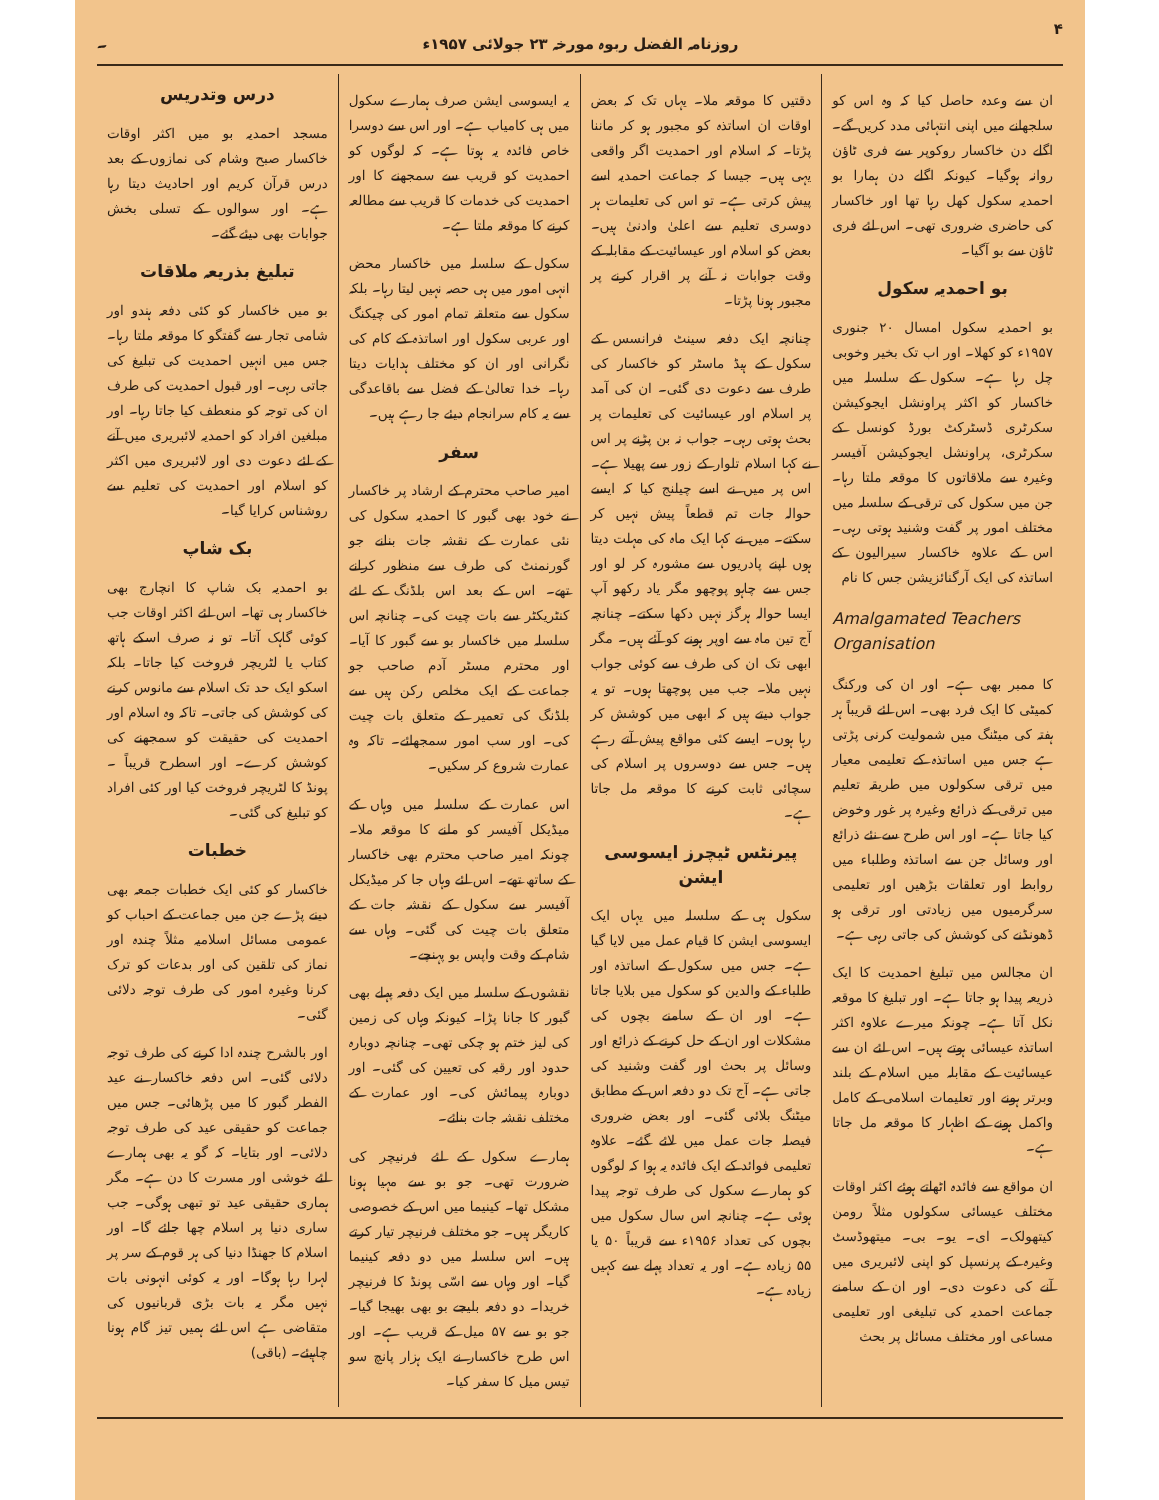۴ روزنامہ الفضل ربوہ مورخہ ۲۳ جولائی ۱۹۵۷ء ۔
ان سے وعدہ حاصل کیا کہ وہ اس کو سلجھانے میں اپنی انتہائی مدد کریں گے۔ اگلے دن خاکسار روکوپر سے فری ٹاؤن روانہ ہوگیا۔ کیونکہ اگلے دن ہمارا بو احمدیہ سکول کھل رہا تھا اور خاکسار کی حاضری ضروری تھی۔ اس لئے فری ٹاؤن سے بو آگیا۔
بو احمدیہ سکول
بو احمدیہ سکول امسال ۲۰ جنوری ۱۹۵۷ء کو کھلا۔ اور اب تک بخیر وخوبی چل رہا ہے۔ سکول کے سلسلہ میں خاکسار کو اکثر پراونشل ایجوکیشن سکرٹری ڈسٹرکٹ بورڈ کونسل کے سکرٹری، پراونشل ایجوکیشن آفیسر وغیرہ سے ملاقاتوں کا موقعہ ملتا رہا۔ جن میں سکول کی ترقی کے سلسلہ میں مختلف امور پر گفت وشنید ہوتی رہی۔ اس کے علاوہ خاکسار سیرالیون کے اساتذہ کی ایک آرگنائزیشن جس کا نام
Amalgamated Teachers Organisation
کا ممبر بھی ہے۔ اور ان کی ورکنگ کمیٹی کا ایک فرد بھی۔ اس لئے قریباً ہر ہفتہ کی میٹنگ میں شمولیت کرنی پڑتی ہے جس میں اساتذہ کے تعلیمی معیار میں ترقی سکولوں میں طریقہ تعلیم میں ترقی کے ذرائع وغیرہ پر غور وخوض کیا جاتا ہے۔ اور اس طرح سے نئے ذرائع اور وسائل جن سے اساتذہ وطلباء میں روابط اور تعلقات بڑھیں اور تعلیمی سرگرمیوں میں زیادتی اور ترقی ہو ڈھونڈنے کی کوشش کی جاتی رہی ہے۔
ان مجالس میں تبلیغ احمدیت کا ایک ذریعہ پیدا ہو جاتا ہے۔ اور تبلیغ کا موقعہ نکل آتا ہے۔ چونکہ میرے علاوہ اکثر اساتذہ عیسائی ہوتے ہیں۔ اس لئے ان سے عیسائیت کے مقابلہ میں اسلام کے بلند وبرتر ہونے اور تعلیمات اسلامی کے کامل واکمل ہونے کے اظہار کا موقعہ مل جاتا ہے۔
ان مواقع سے فائدہ اٹھاتے ہوئے اکثر اوقات مختلف عیسائی سکولوں مثلاً رومن کیتھولک۔ ای۔ یو۔ بی۔ میتھوڈسٹ وغیرہ کے پرنسپل کو اپنی لائبریری میں آنے کی دعوت دی۔ اور ان کے سامنے جماعت احمدیہ کی تبلیغی اور تعلیمی مساعی اور مختلف مسائل پر بحث
دقتیں کا موقعہ ملا۔ یہاں تک کہ بعض اوقات ان اساتذہ کو مجبور ہو کر ماننا پڑتا۔ کہ اسلام اور احمدیت اگر واقعی یہی ہیں۔ جیسا کہ جماعت احمدیہ اسے پیش کرتی ہے۔ تو اس کی تعلیمات ہر دوسری تعلیم سے اعلیٰ وادنیٰ ہیں۔ بعض کو اسلام اور عیسائیت کے مقابلہ کے وقت جوابات نہ آنے پر اقرار کرنے پر مجبور ہونا پڑتا۔
چنانچہ ایک دفعہ سینٹ فرانسس کے سکول کے ہیڈ ماسٹر کو خاکسار کی طرف سے دعوت دی گئی۔ ان کی آمد پر اسلام اور عیسائیت کی تعلیمات پر بحث ہوتی رہی۔ جواب نہ بن پڑنے پر اس نے کہا اسلام تلوار کے زور سے پھیلا ہے۔ اس پر میں نے اسے چیلنج کیا کہ ایسے حوالہ جات تم قطعاً پیش نہیں کر سکتے۔ میں نے کہا ایک ماہ کی مہلت دیتا ہوں اپنے پادریوں سے مشورہ کر لو اور جس سے چاہو پوچھو مگر یاد رکھو آپ ایسا حوالہ ہرگز نہیں دکھا سکتے۔ چنانچہ آج تین ماہ سے اوپر ہونے کو آئے ہیں۔ مگر ابھی تک ان کی طرف سے کوئی جواب نہیں ملا۔ جب میں پوچھتا ہوں۔ تو یہ جواب دیتے ہیں کہ ابھی میں کوشش کر رہا ہوں۔ ایسے کئی مواقع پیش آتے رہے ہیں۔ جس سے دوسروں پر اسلام کی سچائی ثابت کرنے کا موقعہ مل جاتا ہے۔
پیرنٹس ٹیچرز ایسوسی ایشن
سکول ہی کے سلسلہ میں یہاں ایک ایسوسی ایشن کا قیام عمل میں لایا گیا ہے۔ جس میں سکول کے اساتذہ اور طلباء کے والدین کو سکول میں بلایا جاتا ہے۔ اور ان کے سامنے بچوں کی مشکلات اور ان کے حل کرنے کے ذرائع اور وسائل پر بحث اور گفت وشنید کی جاتی ہے۔ آج تک دو دفعہ اس کے مطابق میٹنگ بلائی گئی۔ اور بعض ضروری فیصلہ جات عمل میں لائے گئے۔ علاوہ تعلیمی فوائد کے ایک فائدہ یہ ہوا کہ لوگوں کو ہمارے سکول کی طرف توجہ پیدا ہوئی ہے۔ چنانچہ اس سال سکول میں بچوں کی تعداد ۱۹۵۶ء سے قریباً ۵۰ یا ۵۵ زیادہ ہے۔ اور یہ تعداد پہلے سے کہیں زیادہ ہے۔
یہ ایسوسی ایشن صرف ہمارے سکول میں ہی کامیاب ہے۔ اور اس سے دوسرا خاص فائدہ یہ ہوتا ہے۔ کہ لوگوں کو احمدیت کو قریب سے سمجھنے کا اور احمدیت کی خدمات کا قریب سے مطالعہ کرنے کا موقعہ ملتا ہے۔
سکول کے سلسلہ میں خاکسار محض انہی امور میں ہی حصہ نہیں لیتا رہا۔ بلکہ سکول سے متعلقہ تمام امور کی چیکنگ اور عربی سکول اور اساتذہ کے کام کی نگرانی اور ان کو مختلف ہدایات دیتا رہا۔ خدا تعالیٰ کے فضل سے باقاعدگی سے یہ کام سرانجام دیئے جا رہے ہیں۔
سفر
امیر صاحب محترم کے ارشاد پر خاکسار نے خود بھی گبور کا احمدیہ سکول کی نئی عمارت کے نقشہ جات بنانے جو گورنمنٹ کی طرف سے منظور کرانے تھے۔ اس کے بعد اس بلڈنگ کے لئے کنٹریکٹر سے بات چیت کی۔ چنانچہ اس سلسلہ میں خاکسار بو سے گبور کا آیا۔ اور محترم مسٹر آدم صاحب جو جماعت کے ایک مخلص رکن ہیں سے بلڈنگ کی تعمیر کے متعلق بات چیت کی۔ اور سب امور سمجھائے۔ تاکہ وہ عمارت شروع کر سکیں۔
اس عمارت کے سلسلہ میں وہاں کے میڈیکل آفیسر کو ملنے کا موقعہ ملا۔ چونکہ امیر صاحب محترم بھی خاکسار کے ساتھ تھے۔ اس لئے وہاں جا کر میڈیکل آفیسر سے سکول کے نقشہ جات کے متعلق بات چیت کی گئی۔ وہاں سے شام کے وقت واپس بو پہنچے۔
نقشوں کے سلسلہ میں ایک دفعہ پہلے بھی گبور کا جانا پڑا۔ کیونکہ وہاں کی زمین کی لیز ختم ہو چکی تھی۔ چنانچہ دوبارہ حدود اور رقبہ کی تعیین کی گئی۔ اور دوبارہ پیمائش کی۔ اور عمارت کے مختلف نقشہ جات بنائے۔
ہمارے سکول کے لئے فرنیچر کی ضرورت تھی۔ جو بو سے مہیا ہونا مشکل تھا۔ کینیما میں اس کے خصوصی کاریگر ہیں۔ جو مختلف فرنیچر تیار کرتے ہیں۔ اس سلسلہ میں دو دفعہ کینیما گیا۔ اور وہاں سے اسّی پونڈ کا فرنیچر خریدا۔ دو دفعہ بلیجے بو بھی بھیجا گیا۔ جو بو سے ۵۷ میل کے قریب ہے۔ اور اس طرح خاکسار نے ایک ہزار پانچ سو تیس میل کا سفر کیا۔
درس وتدریس
مسجد احمدیہ بو میں اکثر اوقات خاکسار صبح وشام کی نمازوں کے بعد درس قرآن کریم اور احادیث دیتا رہا ہے۔ اور سوالوں کے تسلی بخش جوابات بھی دیئے گئے۔
تبلیغ بذریعہ ملاقات
بو میں خاکسار کو کئی دفعہ ہندو اور شامی تجار سے گفتگو کا موقعہ ملتا رہا۔ جس میں انہیں احمدیت کی تبلیغ کی جاتی رہی۔ اور قبول احمدیت کی طرف ان کی توجہ کو منعطف کیا جاتا رہا۔ اور مبلغین افراد کو احمدیہ لائبریری میں آنے کے لئے دعوت دی اور لائبریری میں اکثر کو اسلام اور احمدیت کی تعلیم سے روشناس کرایا گیا۔
بک شاپ
بو احمدیہ بک شاپ کا انچارج بھی خاکسار ہی تھا۔ اس لئے اکثر اوقات جب کوئی گاہک آتا۔ تو نہ صرف اسکے ہاتھ کتاب یا لٹریچر فروخت کیا جاتا۔ بلکہ اسکو ایک حد تک اسلام سے مانوس کرنے کی کوشش کی جاتی۔ تاکہ وہ اسلام اور احمدیت کی حقیقت کو سمجھنے کی کوشش کرے۔ اور اسطرح قریباً ۔ پونڈ کا لٹریچر فروخت کیا اور کئی افراد کو تبلیغ کی گئی۔
خطبات
خاکسار کو کئی ایک خطبات جمعہ بھی دینے پڑے جن میں جماعت کے احباب کو عمومی مسائل اسلامیہ مثلاً چندہ اور نماز کی تلقین کی اور بدعات کو ترک کرنا وغیرہ امور کی طرف توجہ دلائی گئی۔
اور بالشرح چندہ ادا کرنے کی طرف توجہ دلائی گئی۔ اس دفعہ خاکسار نے عید الفطر گبور کا میں پڑھائی۔ جس میں جماعت کو حقیقی عید کی طرف توجہ دلائی۔ اور بتایا۔ کہ گو یہ بھی ہمارے لئے خوشی اور مسرت کا دن ہے۔ مگر ہماری حقیقی عید تو تبھی ہوگی۔ جب ساری دنیا پر اسلام چھا جائے گا۔ اور اسلام کا جھنڈا دنیا کی ہر قوم کے سر پر لہرا رہا ہوگا۔ اور یہ کوئی انہونی بات نہیں مگر یہ بات بڑی قربانیوں کی متقاضی ہے اس لئے ہمیں تیز گام ہونا چاہیئے۔ (باقی)